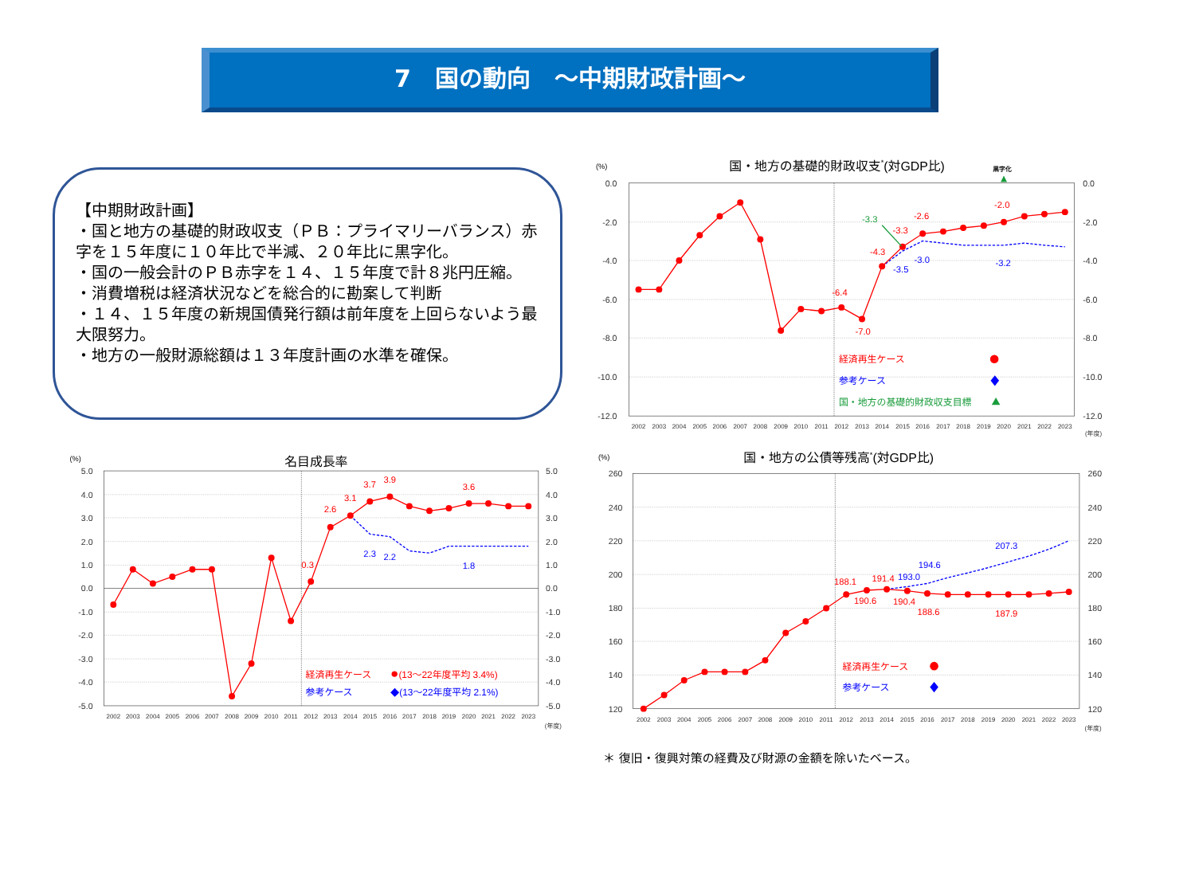7　国の動向　～中期財政計画～
【中期財政計画】
・国と地方の基礎的財政収支（ＰＢ：プライマリーバランス）赤字を１５年度に１０年比で半減、２０年比に黒字化。
・国の一般会計のＰＢ赤字を１４、１５年度で計８兆円圧縮。
・消費増税は経済状況などを総合的に勘案して判断
・１４、１５年度の新規国債発行額は前年度を上回らないよう最大限努力。
・地方の一般財源総額は１３年度計画の水準を確保。
0.0
-2.0
-4.0
-6.0
-8.0
-10.0
-12.0
0.0
-2.0
-4.0
-6.0
-8.0
-10.0
-12.0
(%)
国・地方の基礎的財政収支*(対GDP比)
黒字化
-6.4
-7.0
-4.3
-3.3
-2.6
-2.0
-3.3
-3.5
-3.0
-3.2
経済再生ケース
参考ケース
国・地方の基礎的財政収支目標
2002
2003
2004
2005
2006
2007
2008
2009
2010
2011
2012
2013
2014
2015
2016
2017
2018
2019
2020
2021
2022
2023
(年度)
5.0
4.0
3.0
2.0
1.0
0.0
-1.0
-2.0
-3.0
-4.0
-5.0
5.0
4.0
3.0
2.0
1.0
0.0
-1.0
-2.0
-3.0
-4.0
-5.0
(%)
名目成長率
0.3
2.6
3.1
3.7
3.9
3.6
2.3
2.2
1.8
経済再生ケース　　●(13～22年度平均 3.4%)
参考ケース　　　　◆(13～22年度平均 2.1%)
2002
2003
2004
2005
2006
2007
2008
2009
2010
2011
2012
2013
2014
2015
2016
2017
2018
2019
2020
2021
2022
2023
(年度)
260
240
220
200
180
160
140
120
260
240
220
200
180
160
140
120
(%)
国・地方の公債等残高*(対GDP比)
188.1
190.6
191.4
190.4
188.6
187.9
193.0
194.6
207.3
経済再生ケース
参考ケース
2002
2003
2004
2005
2006
2007
2008
2009
2010
2011
2012
2013
2014
2015
2016
2017
2018
2019
2020
2021
2022
2023
(年度)
＊ 復旧・復興対策の経費及び財源の金額を除いたベース。